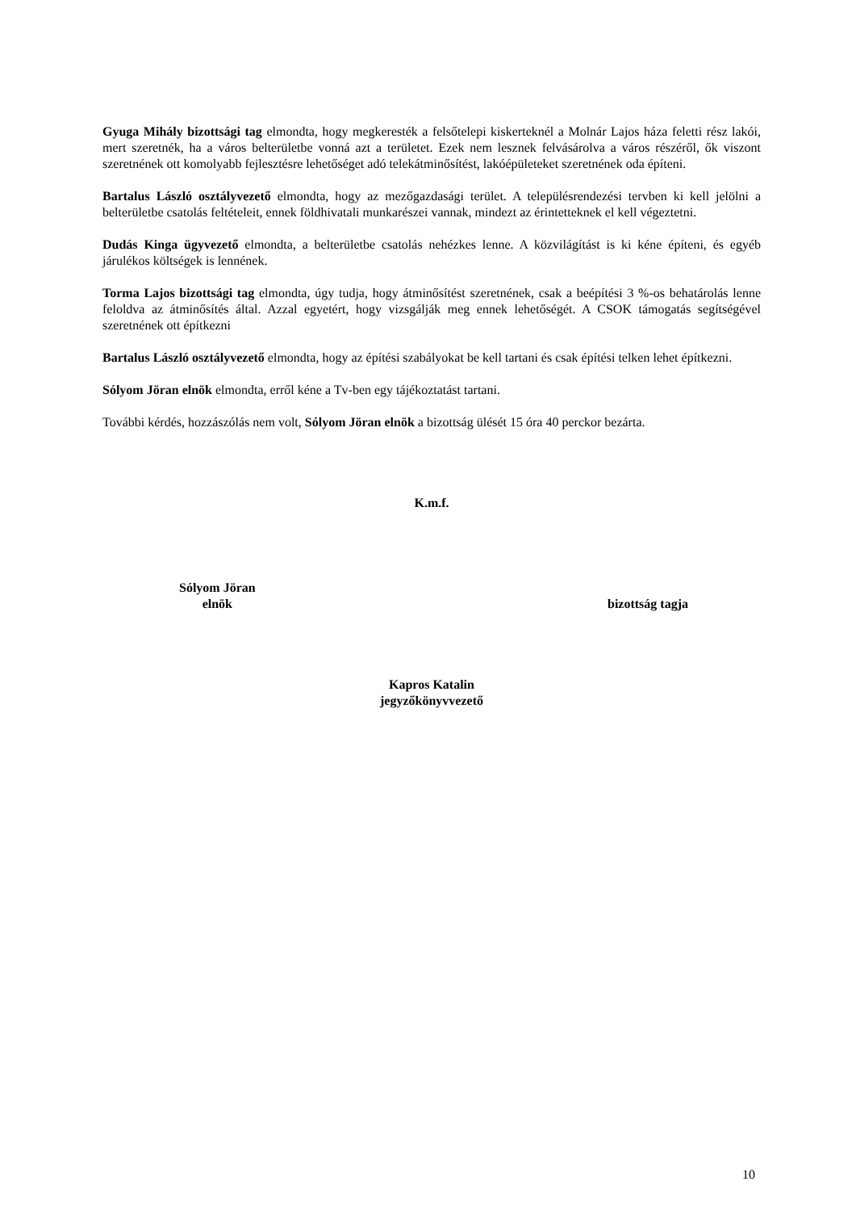Gyuga Mihály bizottsági tag elmondta, hogy megkeresték a felsőtelepi kiskerteknél a Molnár Lajos háza feletti rész lakói, mert szeretnék, ha a város belterületbe vonná azt a területet. Ezek nem lesznek felvásárolva a város részéről, ők viszont szeretnének ott komolyabb fejlesztésre lehetőséget adó telekátminősítést, lakóépületeket szeretnének oda építeni.
Bartalus László osztályvezető elmondta, hogy az mezőgazdasági terület. A településrendezési tervben ki kell jelölni a belterületbe csatolás feltételeit, ennek földhivatali munkarészei vannak, mindezt az érintetteknek el kell végeztetni.
Dudás Kinga ügyvezető elmondta, a belterületbe csatolás nehézkes lenne. A közvilágítást is ki kéne építeni, és egyéb járulékos költségek is lennének.
Torma Lajos bizottsági tag elmondta, úgy tudja, hogy átminősítést szeretnének, csak a beépítési 3 %-os behatárolás lenne feloldva az átminősítés által. Azzal egyetért, hogy vizsgálják meg ennek lehetőségét. A CSOK támogatás segítségével szeretnének ott építkezni
Bartalus László osztályvezető elmondta, hogy az építési szabályokat be kell tartani és csak építési telken lehet építkezni.
Sólyom Jöran elnök elmondta, erről kéne a Tv-ben egy tájékoztatást tartani.
További kérdés, hozzászólás nem volt, Sólyom Jöran elnök a bizottság ülését 15 óra 40 perckor bezárta.
K.m.f.
Sólyom Jöran
elnök
bizottság tagja
Kapros Katalin
jegyzőkönyvvezető
10